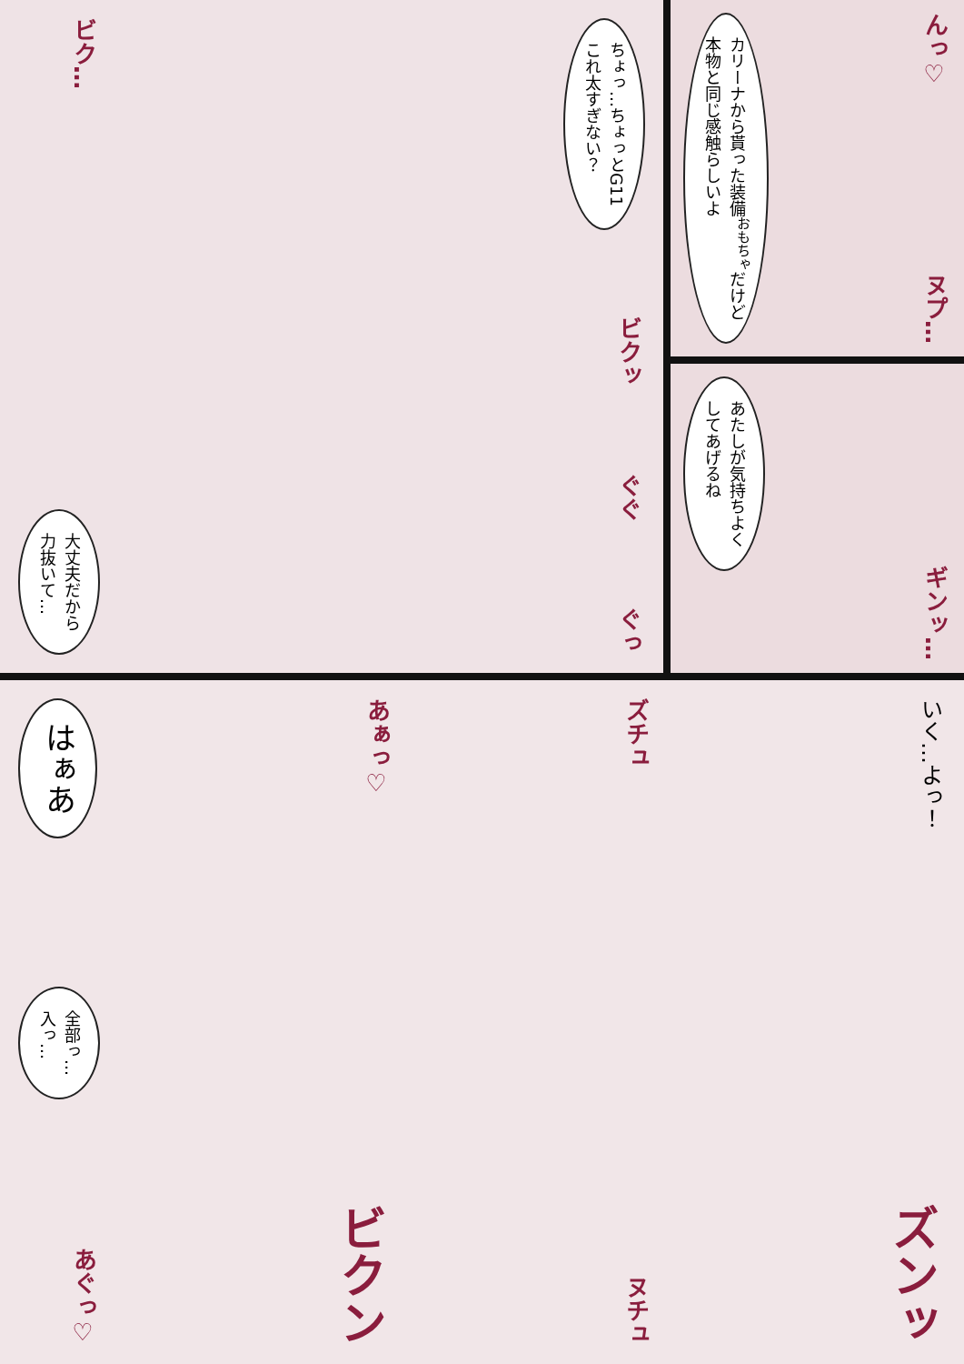ビク…
大丈夫だから
力抜いて…
ちょっ…ちょっとG11
これ太すぎない？
ビクッ
ぐぐ
ぐっ
カリーナから貰った装備<sup>おもちゃ</sup>だけど
本物と同じ感触らしいよ
んっ♡
ヌプ…
あたしが気持ちよく
してあげるね
ギンッ…
はぁあ
全部っ…
入っ…
あぐっ♡
あぁっ♡
ビクン
ズチュ
ヌチュ
いく…よっ！
ズンッ